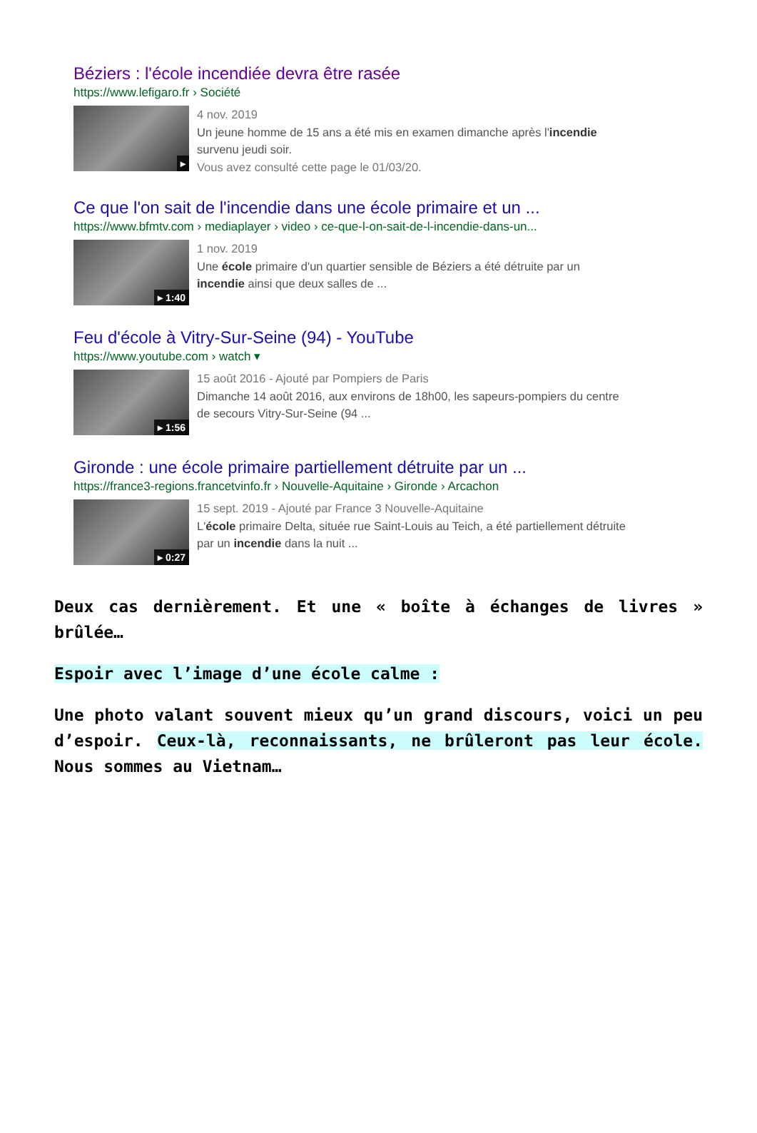Béziers : l'école incendiée devra être rasée
https://www.lefigaro.fr › Société
▸
4 nov. 2019
Un jeune homme de 15 ans a été mis en examen dimanche après l'incendie
survenu jeudi soir.
Vous avez consulté cette page le 01/03/20.
Ce que l'on sait de l'incendie dans une école primaire et un ...
https://www.bfmtv.com › mediaplayer › video › ce-que-l-on-sait-de-l-incendie-dans-un...
▸ 1:40
1 nov. 2019
Une école primaire d'un quartier sensible de Béziers a été détruite par un
incendie ainsi que deux salles de ...
Feu d'école à Vitry-Sur-Seine (94) - YouTube
https://www.youtube.com › watch ▾
▸ 1:56
15 août 2016 - Ajouté par Pompiers de Paris
Dimanche 14 août 2016, aux environs de 18h00, les sapeurs-pompiers du centre
de secours Vitry-Sur-Seine (94 ...
Gironde : une école primaire partiellement détruite par un ...
https://france3-regions.francetvinfo.fr › Nouvelle-Aquitaine › Gironde › Arcachon
▸ 0:27
15 sept. 2019 - Ajouté par France 3 Nouvelle-Aquitaine
L'école primaire Delta, située rue Saint-Louis au Teich, a été partiellement détruite
par un incendie dans la nuit ...
Deux cas dernièrement. Et une « boîte à échanges de livres » brûlée…
Espoir avec l’image d’une école calme :
Une photo valant souvent mieux qu’un grand discours, voici un peu d’espoir. Ceux-là, reconnaissants, ne brûleront pas leur école. Nous sommes au Vietnam…